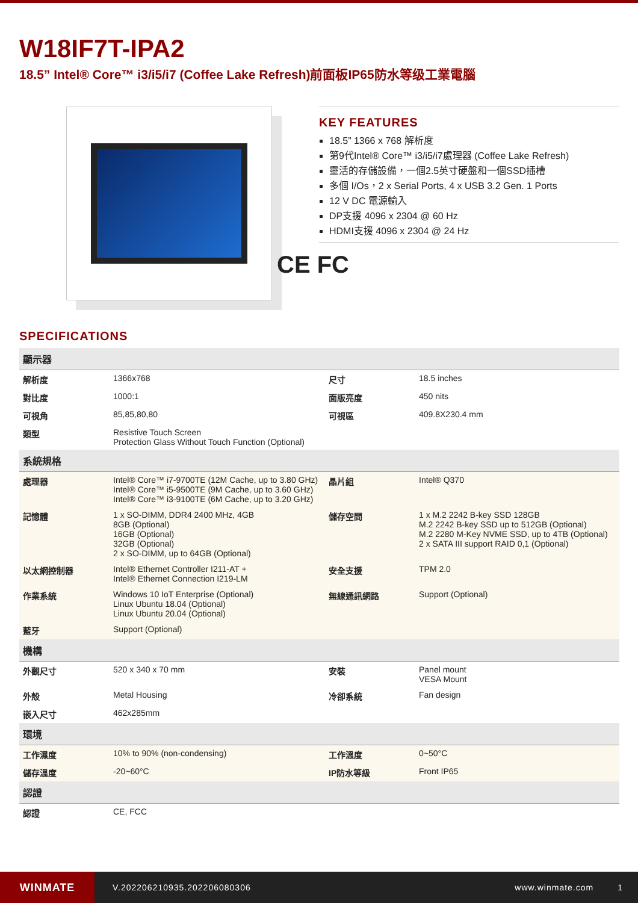W18IF7T-IPA2
18.5” Intel® Core™ i3/i5/i7 (Coffee Lake Refresh)前面板IP65防水等级工業電腦
KEY FEATURES
18.5” 1366 x 768 解析度
第9代Intel® Core™ i3/i5/i7處理器 (Coffee Lake Refresh)
靈活的存儲設備，一個2.5英寸硬盤和一個SSD插槽
多個 I/Os，2 x Serial Ports, 4 x USB 3.2 Gen. 1 Ports
12 V DC 電源輸入
DP支援 4096 x 2304 @ 60 Hz
HDMI支援 4096 x 2304 @ 24 Hz
CE FC
SPECIFICATIONS
| 顯示器 | | | |
| --- | --- | --- | --- |
| 解析度 | 1366x768 | 尺寸 | 18.5 inches |
| 對比度 | 1000:1 | 面版亮度 | 450 nits |
| 可視角 | 85,85,80,80 | 可視區 | 409.8X230.4 mm |
| 類型 | Resistive Touch Screen Protection Glass Without Touch Function (Optional) | | |
| 系統規格 | | | |
| 處理器 | Intel® Core™ i7-9700TE (12M Cache, up to 3.80 GHz) Intel® Core™ i5-9500TE (9M Cache, up to 3.60 GHz) Intel® Core™ i3-9100TE (6M Cache, up to 3.20 GHz) | 晶片組 | Intel® Q370 |
| 記憶體 | 1 x SO-DIMM, DDR4 2400 MHz, 4GB 8GB (Optional) 16GB (Optional) 32GB (Optional) 2 x SO-DIMM, up to 64GB (Optional) | 儲存空間 | 1 x M.2 2242 B-key SSD 128GB M.2 2242 B-key SSD up to 512GB (Optional) M.2 2280 M-Key NVME SSD, up to 4TB (Optional) 2 x SATA III support RAID 0,1 (Optional) |
| 以太網控制器 | Intel® Ethernet Controller I211-AT + Intel® Ethernet Connection I219-LM | 安全支援 | TPM 2.0 |
| 作業系統 | Windows 10 IoT Enterprise (Optional) Linux Ubuntu 18.04 (Optional) Linux Ubuntu 20.04 (Optional) | 無線通訊網路 | Support (Optional) |
| 藍牙 | Support (Optional) | | |
| 機構 | | | |
| 外觀尺寸 | 520 x 340 x 70 mm | 安裝 | Panel mount VESA Mount |
| 外殼 | Metal Housing | 冷卻系統 | Fan design |
| 嵌入尺寸 | 462x285mm | | |
| 環境 | | | |
| 工作濕度 | 10% to 90% (non-condensing) | 工作溫度 | 0~50°C |
| 儲存溫度 | -20~60°C | IP防水等級 | Front IP65 |
| 認證 | | | |
| 認證 | CE, FCC | | |
WINMATE
V.202206210935.202206080306 www.winmate.com 1